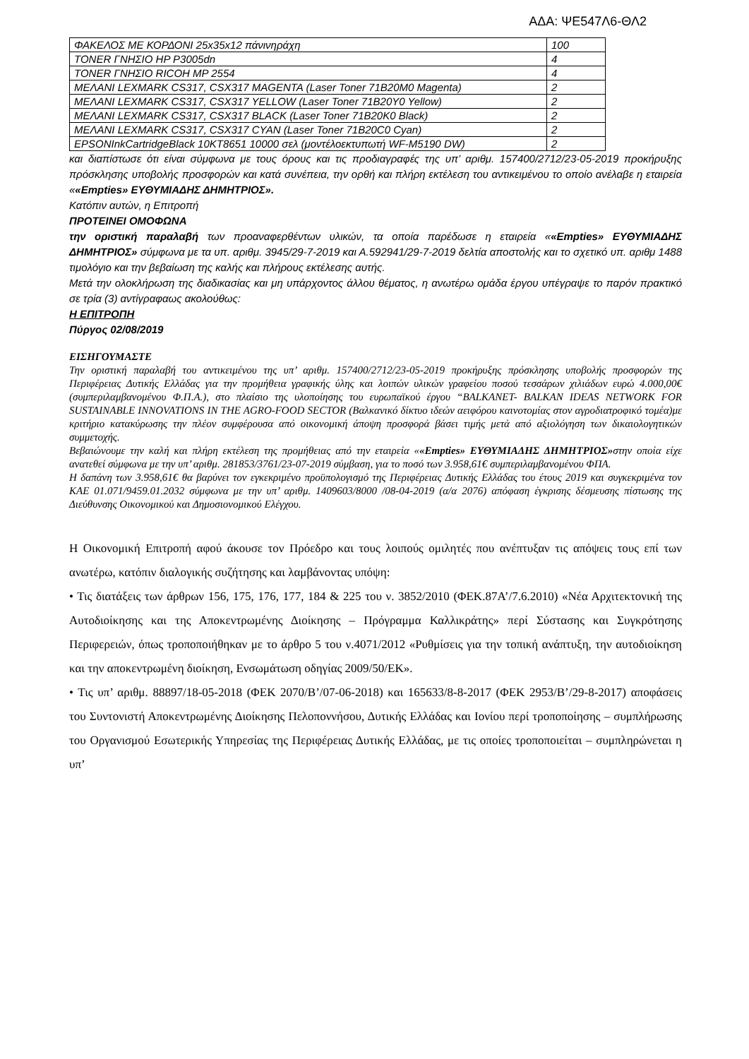ΑΔΑ: ΨΕ547Λ6-ΘΛ2
| ΦΑΚΕΛΟΣ ΜΕ ΚΟΡΔΟΝΙ 25x35x12 πάνινηράχη | 100 |
| TONER ΓΝΗΣΙΟ HP P3005dn | 4 |
| TONER ΓΝΗΣΙΟ RICOH MP 2554 | 4 |
| ΜΕΛΑΝΙ LEXMARK CS317, CSX317 MAGENTA (Laser Toner 71B20M0 Magenta) | 2 |
| ΜΕΛΑΝΙ LEXMARK CS317, CSX317 YELLOW (Laser Toner 71B20Y0 Yellow) | 2 |
| ΜΕΛΑΝΙ LEXMARK CS317, CSX317 BLACK (Laser Toner 71B20K0 Black) | 2 |
| ΜΕΛΑΝΙ LEXMARK CS317, CSX317 CYAN (Laser Toner 71B20C0 Cyan) | 2 |
| EPSONInkCartridgeBlack 10KT8651 10000 σελ (μοντέλοεκτυπωτή WF-M5190 DW) | 2 |
και διαπίστωσε ότι είναι σύμφωνα με τους όρους και τις προδιαγραφές της υπ’ αριθμ. 157400/2712/23-05-2019 προκήρυξης πρόσκλησης υποβολής προσφορών και κατά συνέπεια, την ορθή και πλήρη εκτέλεση του αντικειμένου το οποίο ανέλαβε η εταιρεία ««Empties» ΕΥΘΥΜΙΑΔΗΣ ΔΗΜΗΤΡΙΟΣ».
Κατόπιν αυτών, η Επιτροπή
ΠΡΟΤΕΙΝΕΙ ΟΜΟΦΩΝΑ
την οριστική παραλαβή των προαναφερθέντων υλικών, τα οποία παρέδωσε η εταιρεία ««Empties» ΕΥΘΥΜΙΑΔΗΣ ΔΗΜΗΤΡΙΟΣ» σύμφωνα με τα υπ. αριθμ. 3945/29-7-2019 και Α.592941/29-7-2019 δελτία αποστολής και το σχετικό υπ. αριθμ 1488 τιμολόγιο και την βεβαίωση της καλής και πλήρους εκτέλεσης αυτής.
Μετά την ολοκλήρωση της διαδικασίας και μη υπάρχοντος άλλου θέματος, η ανωτέρω ομάδα έργου υπέγραψε το παρόν πρακτικό σε τρία (3) αντίγραφαως ακολούθως:
Η ΕΠΙΤΡΟΠΗ
Πύργος 02/08/2019
ΕΙΣΗΓΟΥΜΑΣΤΕ
Την οριστική παραλαβή του αντικειμένου της υπ’ αριθμ. 157400/2712/23-05-2019 προκήρυξης πρόσκλησης υποβολής προσφορών της Περιφέρειας Δυτικής Ελλάδας για την προμήθεια γραφικής ύλης και λοιπών υλικών γραφείου ποσού τεσσάρων χιλιάδων ευρώ 4.000,00€ (συμπεριλαμβανομένου Φ.Π.Α.), στο πλαίσιο της υλοποίησης του ευρωπαϊκού έργου “BALKANET- BALKAN IDEAS NETWORK FOR SUSTAINABLE INNOVATIONS IN THE AGRO-FOOD SECTOR (Βαλκανικό δίκτυο ιδεών αειφόρου καινοτομίας στον αγροδιατροφικό τομέα)με κριτήριο κατακύρωσης την πλέον συμφέρουσα από οικονομική άποψη προσφορά βάσει τιμής μετά από αξιολόγηση των δικαιολογητικών συμμετοχής.
Βεβαιώνουμε την καλή και πλήρη εκτέλεση της προμήθειας από την εταιρεία ««Empties» ΕΥΘΥΜΙΑΔΗΣ ΔΗΜΗΤΡΙΟΣ»στην οποία είχε ανατεθεί σύμφωνα με την υπ’ αριθμ. 281853/3761/23-07-2019 σύμβαση, για το ποσό των 3.958,61€ συμπεριλαμβανομένου ΦΠΑ.
Η δαπάνη των 3.958,61€ θα βαρύνει τον εγκεκριμένο προϋπολογισμό της Περιφέρειας Δυτικής Ελλάδας του έτους 2019 και συγκεκριμένα τον ΚΑΕ 01.071/9459.01.2032 σύμφωνα με την υπ’ αριθμ. 1409603/8000 /08-04-2019 (α/α 2076) απόφαση έγκρισης δέσμευσης πίστωσης της Διεύθυνσης Οικονομικού και Δημοσιονομικού Ελέγχου.
Η Οικονομική Επιτροπή αφού άκουσε τον Πρόεδρο και τους λοιπούς ομιλητές που ανέπτυξαν τις απόψεις τους επί των ανωτέρω, κατόπιν διαλογικής συζήτησης και λαμβάνοντας υπόψη:
• Τις διατάξεις των άρθρων 156, 175, 176, 177, 184 & 225 του ν. 3852/2010 (ΦΕΚ.87Α’/7.6.2010) «Νέα Αρχιτεκτονική της Αυτοδιοίκησης και της Αποκεντρωμένης Διοίκησης – Πρόγραμμα Καλλικράτης» περί Σύστασης και Συγκρότησης Περιφερειών, όπως τροποποιήθηκαν με το άρθρο 5 του ν.4071/2012 «Ρυθμίσεις για την τοπική ανάπτυξη, την αυτοδιοίκηση και την αποκεντρωμένη διοίκηση, Ενσωμάτωση οδηγίας 2009/50/ΕΚ».
• Τις υπ’ αριθμ. 88897/18-05-2018 (ΦΕΚ 2070/Β’/07-06-2018) και 165633/8-8-2017 (ΦΕΚ 2953/Β’/29-8-2017) αποφάσεις του Συντονιστή Αποκεντρωμένης Διοίκησης Πελοποννήσου, Δυτικής Ελλάδας και Ιονίου περί τροποποίησης – συμπλήρωσης του Οργανισμού Εσωτερικής Υπηρεσίας της Περιφέρειας Δυτικής Ελλάδας, με τις οποίες τροποποιείται – συμπληρώνεται η υπ’